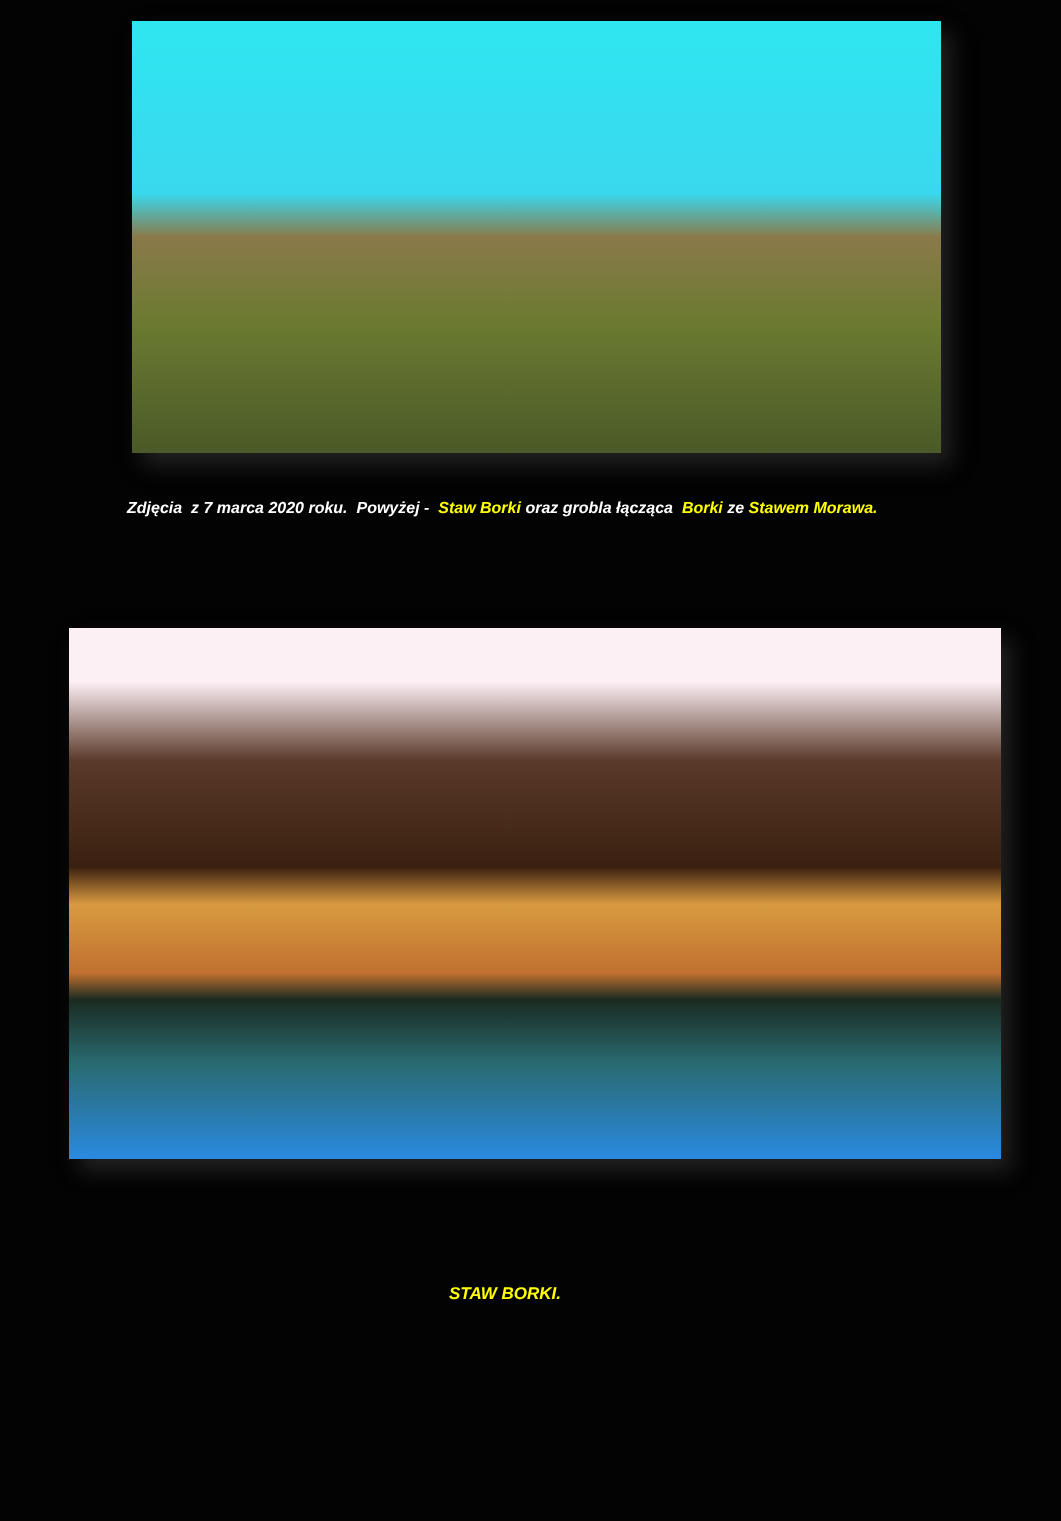Zdjęcia z 7 marca 2020 roku. Powyżej - Staw Borki oraz grobla łącząca Borki ze Stawem Morawa.
STAW BORKI.